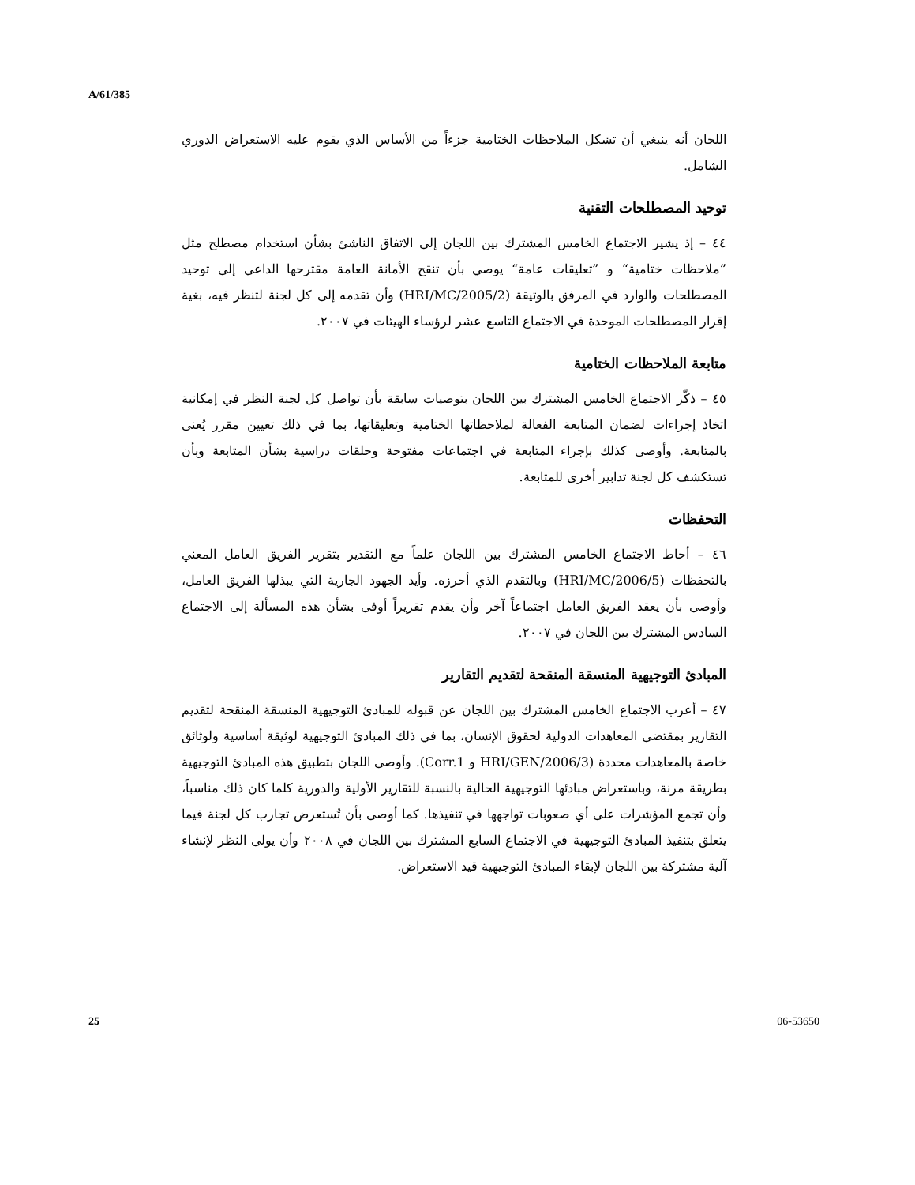A/61/385
اللجان أنه ينبغي أن تشكل الملاحظات الختامية جزءاً من الأساس الذي يقوم عليه الاستعراض الدوري الشامل.
توحيد المصطلحات التقنية
٤٤ – إذ يشير الاجتماع الخامس المشترك بين اللجان إلى الاتفاق الناشئ بشأن استخدام مصطلح مثل ”ملاحظات ختامية“ و ”تعليقات عامة“ يوصي بأن تنقح الأمانة العامة مقترحها الداعي إلى توحيد المصطلحات والوارد في المرفق بالوثيقة (HRI/MC/2005/2) وأن تقدمه إلى كل لجنة لتنظر فيه، بغية إقرار المصطلحات الموحدة في الاجتماع التاسع عشر لرؤساء الهيئات في ٢٠٠٧.
متابعة الملاحظات الختامية
٤٥ – ذكّر الاجتماع الخامس المشترك بين اللجان بتوصيات سابقة بأن تواصل كل لجنة النظر في إمكانية اتخاذ إجراءات لضمان المتابعة الفعالة لملاحظاتها الختامية وتعليقاتها، بما في ذلك تعيين مقرر يُعنى بالمتابعة. وأوصى كذلك بإجراء المتابعة في اجتماعات مفتوحة وحلقات دراسية بشأن المتابعة وبأن تستكشف كل لجنة تدابير أخرى للمتابعة.
التحفظات
٤٦ – أحاط الاجتماع الخامس المشترك بين اللجان علماً مع التقدير بتقرير الفريق العامل المعني بالتحفظات (HRI/MC/2006/5) وبالتقدم الذي أحرزه. وأيد الجهود الجارية التي يبذلها الفريق العامل، وأوصى بأن يعقد الفريق العامل اجتماعاً آخر وأن يقدم تقريراً أوفى بشأن هذه المسألة إلى الاجتماع السادس المشترك بين اللجان في ٢٠٠٧.
المبادئ التوجيهية المنسقة المنقحة لتقديم التقارير
٤٧ – أعرب الاجتماع الخامس المشترك بين اللجان عن قبوله للمبادئ التوجيهية المنسقة المنقحة لتقديم التقارير بمقتضى المعاهدات الدولية لحقوق الإنسان، بما في ذلك المبادئ التوجيهية لوثيقة أساسية ولوثائق خاصة بالمعاهدات محددة (HRI/GEN/2006/3 و Corr.1). وأوصى اللجان بتطبيق هذه المبادئ التوجيهية بطريقة مرنة، وباستعراض مبادئها التوجيهية الحالية بالنسبة للتقارير الأولية والدورية كلما كان ذلك مناسباً، وأن تجمع المؤشرات على أي صعوبات تواجهها في تنفيذها. كما أوصى بأن تُستعرض تجارب كل لجنة فيما يتعلق بتنفيذ المبادئ التوجيهية في الاجتماع السابع المشترك بين اللجان في ٢٠٠٨ وأن يولى النظر لإنشاء آلية مشتركة بين اللجان لإبقاء المبادئ التوجيهية قيد الاستعراض.
25 06-53650